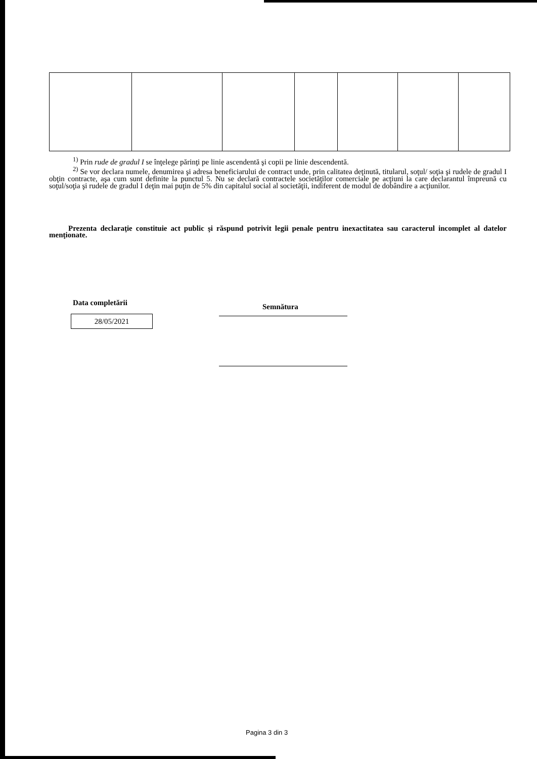<sup>1)</sup> Prin rude de gradul I se înţelege părinţi pe linie ascendentă şi copii pe linie descendentă.
<sup>2)</sup> Se vor declara numele, denumirea şi adresa beneficiarului de contract unde, prin calitatea deţinută, titularul, soţul/ soţia şi rudele de gradul I obţin contracte, aşa cum sunt definite la punctul 5. Nu se declară contractele societăţilor comerciale pe acţiuni la care declarantul împreună cu soţul/soţia şi rudele de gradul I deţin mai puţin de 5% din capitalul social al societăţii, indiferent de modul de dobândire a acţiunilor.
Prezenta declaraţie constituie act public şi răspund potrivit legii penale pentru inexactitatea sau caracterul incomplet al datelor menţionate.
Data completării
28/05/2021
Semnătura
Pagina 3 din 3